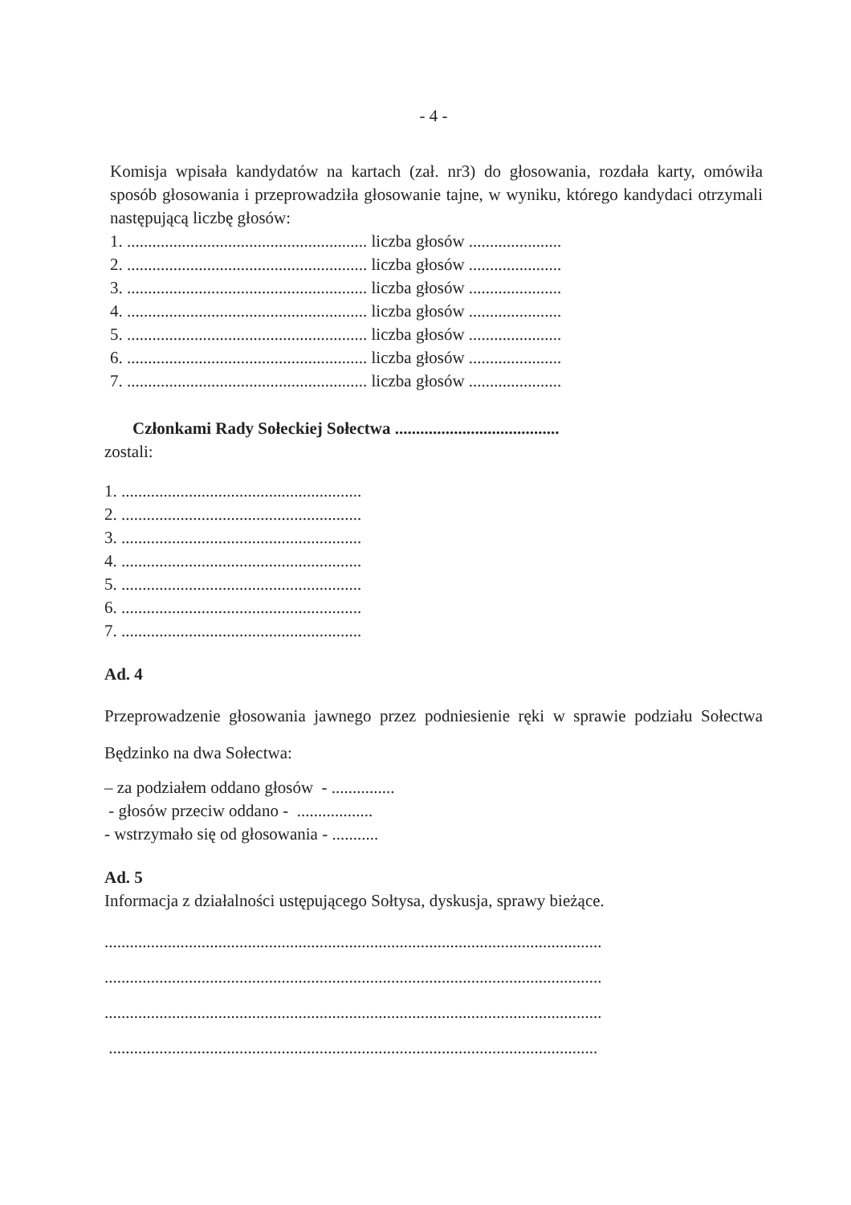- 4 -
Komisja wpisała kandydatów na kartach (zał. nr3) do głosowania, rozdała karty, omówiła sposób głosowania i przeprowadziła głosowanie tajne, w wyniku, którego kandydaci otrzymali następującą liczbę głosów:
1. ......................................................... liczba głosów ......................
2. ......................................................... liczba głosów ......................
3. ......................................................... liczba głosów ......................
4. ......................................................... liczba głosów ......................
5. ......................................................... liczba głosów ......................
6. ......................................................... liczba głosów ......................
7. ......................................................... liczba głosów ......................
Członkami Rady Sołeckiej Sołectwa .......................................
zostali:
1. .........................................................
2. .........................................................
3. .........................................................
4. .........................................................
5. .........................................................
6. .........................................................
7. .........................................................
Ad. 4
Przeprowadzenie głosowania jawnego przez podniesienie ręki w sprawie podziału Sołectwa Będzinko na dwa Sołectwa:
– za podziałem oddano głosów - ...............
- głosów przeciw oddano - ..................
- wstrzymało się od głosowania - ...........
Ad. 5
Informacja z działalności ustępującego Sołtysa, dyskusja, sprawy bieżące.
......................................................................................................................
......................................................................................................................
......................................................................................................................
....................................................................................................................